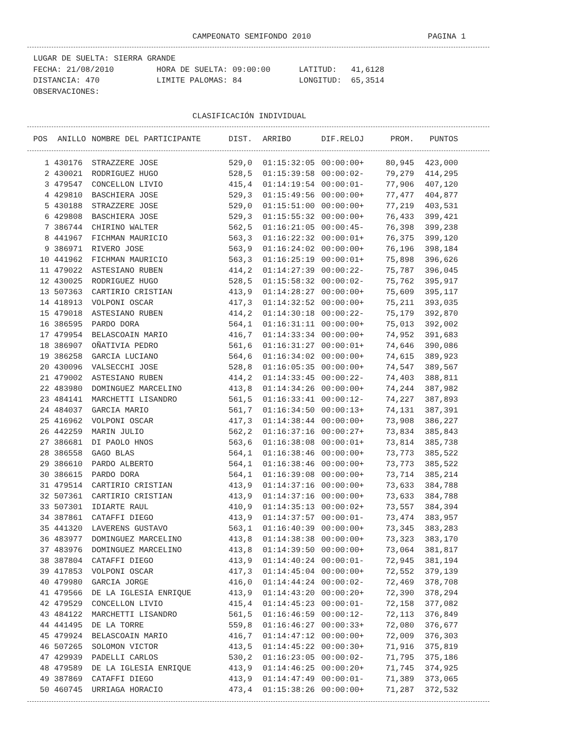CAMPEONATO SEMIFONDO 2010 PAGINA 1
LUGAR DE SUELTA: SIERRA GRANDE
FECHA: 21/08/2010 HORA DE SUELTA: 09:00:00 LATITUD: 41,6128
DISTANCIA: 470 LIMITE PALOMAS: 84 LONGITUD: 65,3514
OBSERVACIONES:
CLASIFICACIÓN INDIVIDUAL
| POS | ANILLO | NOMBRE DEL PARTICIPANTE | DIST. | ARRIBO | DIF.RELOJ | PROM. | PUNTOS |
| --- | --- | --- | --- | --- | --- | --- | --- |
| 1 | 430176 | STRAZZERE JOSE | 529,0 | 01:15:32:05 | 00:00:00+ | 80,945 | 423,000 |
| 2 | 430021 | RODRIGUEZ HUGO | 528,5 | 01:15:39:58 | 00:00:02- | 79,279 | 414,295 |
| 3 | 479547 | CONCELLON LIVIO | 415,4 | 01:14:19:54 | 00:00:01- | 77,906 | 407,120 |
| 4 | 429810 | BASCHIERA JOSE | 529,3 | 01:15:49:56 | 00:00:00+ | 77,477 | 404,877 |
| 5 | 430188 | STRAZZERE JOSE | 529,0 | 01:15:51:00 | 00:00:00+ | 77,219 | 403,531 |
| 6 | 429808 | BASCHIERA JOSE | 529,3 | 01:15:55:32 | 00:00:00+ | 76,433 | 399,421 |
| 7 | 386744 | CHIRINO WALTER | 562,5 | 01:16:21:05 | 00:00:45- | 76,398 | 399,238 |
| 8 | 441967 | FICHMAN MAURICIO | 563,3 | 01:16:22:32 | 00:00:01+ | 76,375 | 399,120 |
| 9 | 386971 | RIVERO JOSE | 563,9 | 01:16:24:02 | 00:00:00+ | 76,196 | 398,184 |
| 10 | 441962 | FICHMAN MAURICIO | 563,3 | 01:16:25:19 | 00:00:01+ | 75,898 | 396,626 |
| 11 | 479022 | ASTESIANO RUBEN | 414,2 | 01:14:27:39 | 00:00:22- | 75,787 | 396,045 |
| 12 | 430025 | RODRIGUEZ HUGO | 528,5 | 01:15:58:32 | 00:00:02- | 75,762 | 395,917 |
| 13 | 507363 | CARTIRIO CRISTIAN | 413,9 | 01:14:28:27 | 00:00:00+ | 75,609 | 395,117 |
| 14 | 418913 | VOLPONI OSCAR | 417,3 | 01:14:32:52 | 00:00:00+ | 75,211 | 393,035 |
| 15 | 479018 | ASTESIANO RUBEN | 414,2 | 01:14:30:18 | 00:00:22- | 75,179 | 392,870 |
| 16 | 386595 | PARDO DORA | 564,1 | 01:16:31:11 | 00:00:00+ | 75,013 | 392,002 |
| 17 | 479954 | BELASCOAIN MARIO | 416,7 | 01:14:33:34 | 00:00:00+ | 74,952 | 391,683 |
| 18 | 386907 | OÑATIVIA PEDRO | 561,6 | 01:16:31:27 | 00:00:01+ | 74,646 | 390,086 |
| 19 | 386258 | GARCIA LUCIANO | 564,6 | 01:16:34:02 | 00:00:00+ | 74,615 | 389,923 |
| 20 | 430096 | VALSECCHI JOSE | 528,8 | 01:16:05:35 | 00:00:00+ | 74,547 | 389,567 |
| 21 | 479002 | ASTESIANO RUBEN | 414,2 | 01:14:33:45 | 00:00:22- | 74,403 | 388,811 |
| 22 | 483980 | DOMINGUEZ MARCELINO | 413,8 | 01:14:34:26 | 00:00:00+ | 74,244 | 387,982 |
| 23 | 484141 | MARCHETTI LISANDRO | 561,5 | 01:16:33:41 | 00:00:12- | 74,227 | 387,893 |
| 24 | 484037 | GARCIA MARIO | 561,7 | 01:16:34:50 | 00:00:13+ | 74,131 | 387,391 |
| 25 | 416962 | VOLPONI OSCAR | 417,3 | 01:14:38:44 | 00:00:00+ | 73,908 | 386,227 |
| 26 | 442259 | MARIN JULIO | 562,2 | 01:16:37:16 | 00:00:27+ | 73,834 | 385,843 |
| 27 | 386681 | DI PAOLO HNOS | 563,6 | 01:16:38:08 | 00:00:01+ | 73,814 | 385,738 |
| 28 | 386558 | GAGO BLAS | 564,1 | 01:16:38:46 | 00:00:00+ | 73,773 | 385,522 |
| 29 | 386610 | PARDO ALBERTO | 564,1 | 01:16:38:46 | 00:00:00+ | 73,773 | 385,522 |
| 30 | 386615 | PARDO DORA | 564,1 | 01:16:39:08 | 00:00:00+ | 73,714 | 385,214 |
| 31 | 479514 | CARTIRIO CRISTIAN | 413,9 | 01:14:37:16 | 00:00:00+ | 73,633 | 384,788 |
| 32 | 507361 | CARTIRIO CRISTIAN | 413,9 | 01:14:37:16 | 00:00:00+ | 73,633 | 384,788 |
| 33 | 507301 | IDIARTE RAUL | 410,9 | 01:14:35:13 | 00:00:02+ | 73,557 | 384,394 |
| 34 | 387861 | CATAFFI DIEGO | 413,9 | 01:14:37:57 | 00:00:01- | 73,474 | 383,957 |
| 35 | 441320 | LAVERENS GUSTAVO | 563,1 | 01:16:40:39 | 00:00:00+ | 73,345 | 383,283 |
| 36 | 483977 | DOMINGUEZ MARCELINO | 413,8 | 01:14:38:38 | 00:00:00+ | 73,323 | 383,170 |
| 37 | 483976 | DOMINGUEZ MARCELINO | 413,8 | 01:14:39:50 | 00:00:00+ | 73,064 | 381,817 |
| 38 | 387804 | CATAFFI DIEGO | 413,9 | 01:14:40:24 | 00:00:01- | 72,945 | 381,194 |
| 39 | 417853 | VOLPONI OSCAR | 417,3 | 01:14:45:04 | 00:00:00+ | 72,552 | 379,139 |
| 40 | 479980 | GARCIA JORGE | 416,0 | 01:14:44:24 | 00:00:02- | 72,469 | 378,708 |
| 41 | 479566 | DE LA IGLESIA ENRIQUE | 413,9 | 01:14:43:20 | 00:00:20+ | 72,390 | 378,294 |
| 42 | 479529 | CONCELLON LIVIO | 415,4 | 01:14:45:23 | 00:00:01- | 72,158 | 377,082 |
| 43 | 484122 | MARCHETTI LISANDRO | 561,5 | 01:16:46:59 | 00:00:12- | 72,113 | 376,849 |
| 44 | 441495 | DE LA TORRE | 559,8 | 01:16:46:27 | 00:00:33+ | 72,080 | 376,677 |
| 45 | 479924 | BELASCOAIN MARIO | 416,7 | 01:14:47:12 | 00:00:00+ | 72,009 | 376,303 |
| 46 | 507265 | SOLOMON VICTOR | 413,5 | 01:14:45:22 | 00:00:30+ | 71,916 | 375,819 |
| 47 | 429939 | PADELLI CARLOS | 530,2 | 01:16:23:05 | 00:00:02- | 71,795 | 375,186 |
| 48 | 479589 | DE LA IGLESIA ENRIQUE | 413,9 | 01:14:46:25 | 00:00:20+ | 71,745 | 374,925 |
| 49 | 387869 | CATAFFI DIEGO | 413,9 | 01:14:47:49 | 00:00:01- | 71,389 | 373,065 |
| 50 | 460745 | URRIAGA HORACIO | 473,4 | 01:15:38:26 | 00:00:00+ | 71,287 | 372,532 |